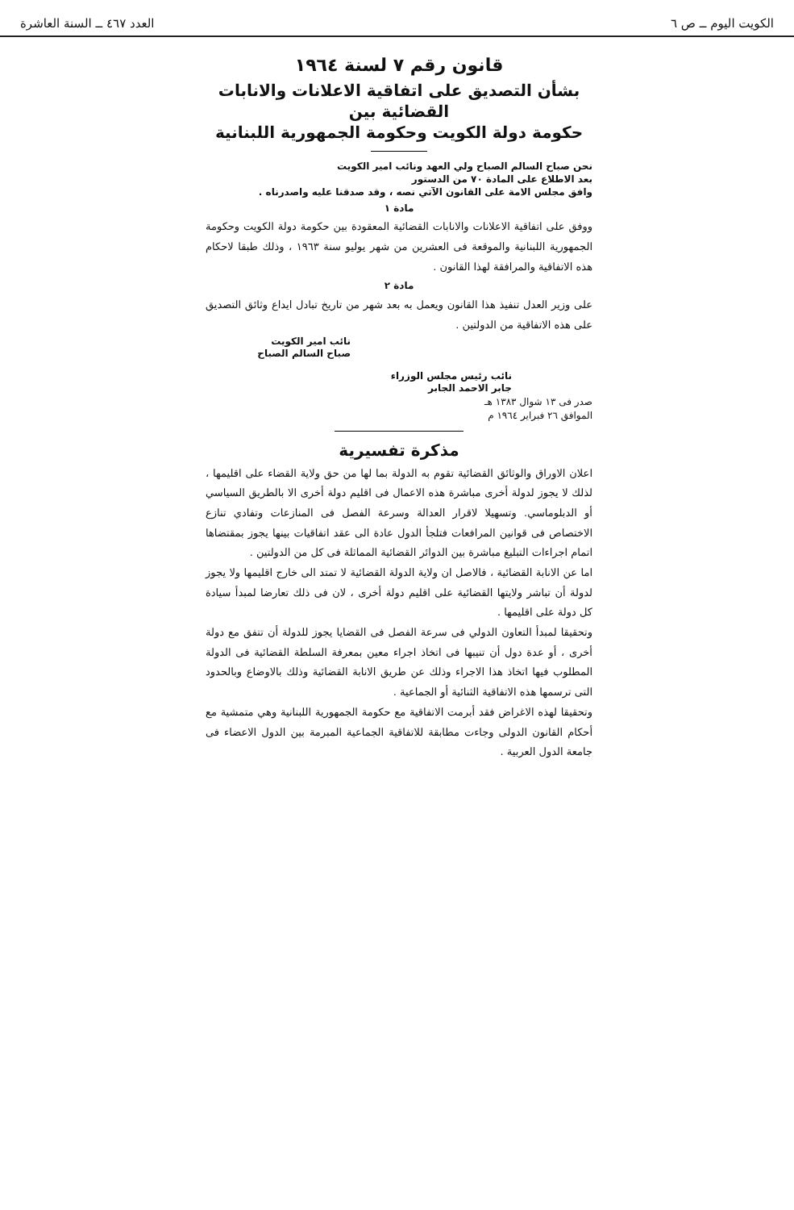الكويت اليوم ــ ص ٦ العدد ٤٦٧ ــ السنة العاشرة
قانون رقم ٧ لسنة ١٩٦٤
بشأن التصديق على اتفاقية الاعلانات والانابات القضائية بين
حكومة دولة الكويت وحكومة الجمهورية اللبنانية
نحن صباح السالم الصباح ولي العهد ونائب امير الكويت
بعد الاطلاع على المادة ٧٠ من الدستور
وافق مجلس الامة على القانون الآتي نصه ، وقد صدقنا عليه واصدرناه .
مادة ١
ووفق على اتفاقية الاعلانات والانابات القضائية المعقودة بين حكومة دولة الكويت وحكومة الجمهورية اللبنانية والموقعة فى العشرين من شهر يوليو سنة ١٩٦٣ ، وذلك طبقا لاحكام هذه الاتفاقية والمرافقة لهذا القانون .
مادة ٢
على وزير العدل تنفيذ هذا القانون ويعمل به بعد شهر من تاريخ تبادل ايداع وثائق التصديق على هذه الاتفاقية من الدولتين .
نائب امير الكويت
صباح السالم الصباح
نائب رئيس مجلس الوزراء
جابر الاحمد الجابر
صدر فى ١٣ شوال ١٣٨٣ هـ
الموافق ٢٦ فبراير ١٩٦٤ م
مذكرة تفسيرية
اعلان الاوراق والوثائق القضائية تقوم به الدولة بما لها من حق ولاية القضاء على اقليمها ، لذلك لا يجوز لدولة أخرى مباشرة هذه الاعمال فى اقليم دولة أخرى الا بالطريق السياسي أو الدبلوماسي. وتسهيلا لاقرار العدالة وسرعة الفصل فى المنازعات وتفادي تنازع الاختصاص فى قوانين المرافعات فتلجأ الدول عادة الى عقد اتفاقيات بينها يجوز بمقتضاها اتمام اجراءات التبليغ مباشرة بين الدوائر القضائية المماثلة فى كل من الدولتين .
اما عن الانابة القضائية ، فالاصل ان ولاية الدولة القضائية لا تمتد الى خارج اقليمها ولا يجوز لدولة أن تباشر ولايتها القضائية على اقليم دولة أخرى ، لان فى ذلك تعارضا لمبدأ سيادة كل دولة على اقليمها .
وتحقيقا لمبدأ التعاون الدولي فى سرعة الفصل فى القضايا يجوز للدولة أن تتفق مع دولة أخرى ، أو عدة دول أن تنيبها فى اتخاذ اجراء معين بمعرفة السلطة القضائية فى الدولة المطلوب فيها اتخاذ هذا الاجراء وذلك عن طريق الانابة القضائية وذلك بالاوضاع وبالحدود التى ترسمها هذه الاتفاقية الثنائية أو الجماعية .
وتحقيقا لهذه الاغراض فقد أبرمت الاتفاقية مع حكومة الجمهورية اللبنانية وهي متمشية مع أحكام القانون الدولى وجاءت مطابقة للاتفاقية الجماعية المبرمة بين الدول الاعضاء فى جامعة الدول العربية .